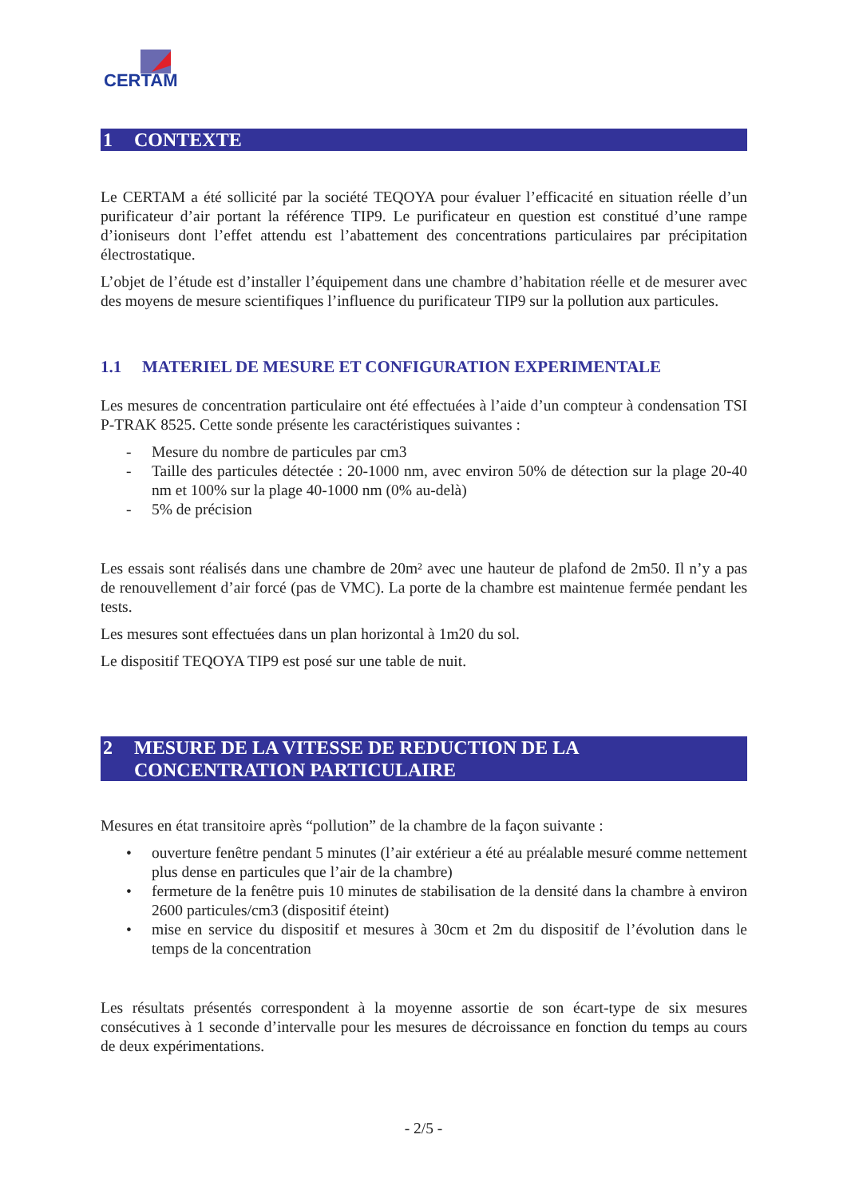CERTAM
1 CONTEXTE
Le CERTAM a été sollicité par la société TEQOYA pour évaluer l’efficacité en situation réelle d’un purificateur d’air portant la référence TIP9. Le purificateur en question est constitué d’une rampe d’ioniseurs dont l’effet attendu est l’abattement des concentrations particulaires par précipitation électrostatique.
L’objet de l’étude est d’installer l’équipement dans une chambre d’habitation réelle et de mesurer avec des moyens de mesure scientifiques l’influence du purificateur TIP9 sur la pollution aux particules.
1.1 MATERIEL DE MESURE ET CONFIGURATION EXPERIMENTALE
Les mesures de concentration particulaire ont été effectuées à l’aide d’un compteur à condensation TSI P-TRAK 8525. Cette sonde présente les caractéristiques suivantes :
- Mesure du nombre de particules par cm3
- Taille des particules détectée : 20-1000 nm, avec environ 50% de détection sur la plage 20-40 nm et 100% sur la plage 40-1000 nm (0% au-delà)
- 5% de précision
Les essais sont réalisés dans une chambre de 20m² avec une hauteur de plafond de 2m50. Il n’y a pas de renouvellement d’air forcé (pas de VMC). La porte de la chambre est maintenue fermée pendant les tests.
Les mesures sont effectuées dans un plan horizontal à 1m20 du sol.
Le dispositif TEQOYA TIP9 est posé sur une table de nuit.
2 MESURE DE LA VITESSE DE REDUCTION DE LA CONCENTRATION PARTICULAIRE
Mesures en état transitoire après “pollution” de la chambre de la façon suivante :
• ouverture fenêtre pendant 5 minutes (l’air extérieur a été au préalable mesuré comme nettement plus dense en particules que l’air de la chambre)
• fermeture de la fenêtre puis 10 minutes de stabilisation de la densité dans la chambre à environ 2600 particules/cm3 (dispositif éteint)
• mise en service du dispositif et mesures à 30cm et 2m du dispositif de l’évolution dans le temps de la concentration
Les résultats présentés correspondent à la moyenne assortie de son écart-type de six mesures consécutives à 1 seconde d’intervalle pour les mesures de décroissance en fonction du temps au cours de deux expérimentations.
- 2/5 -